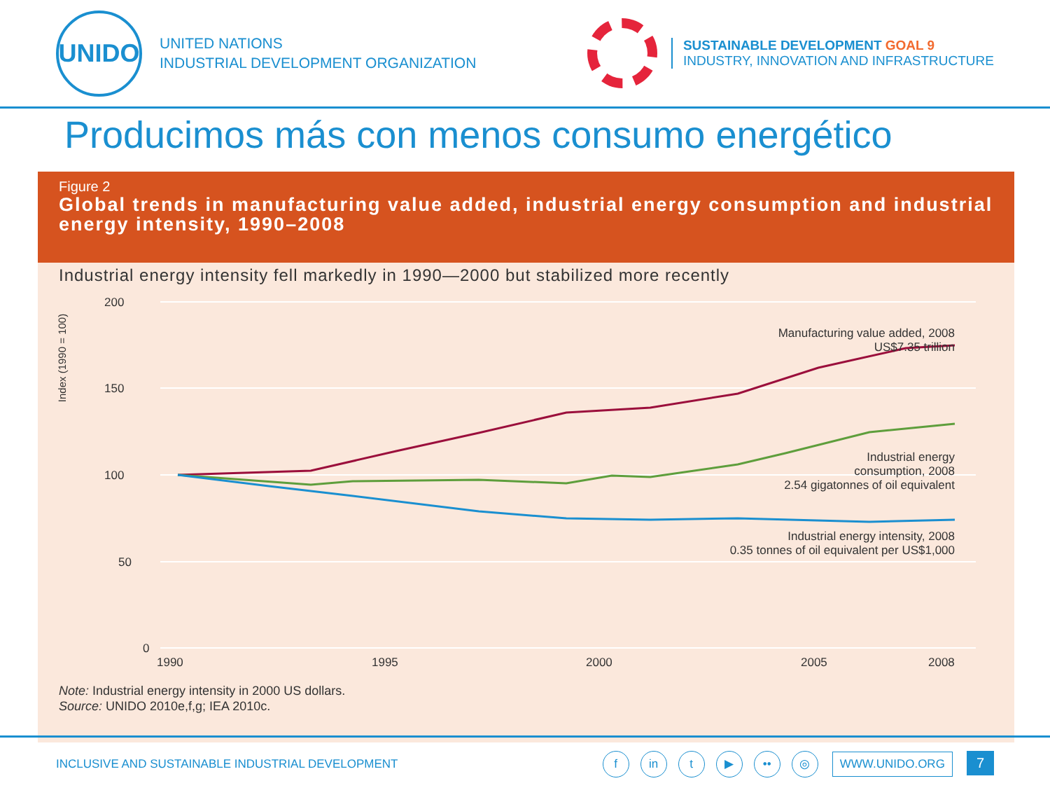UNIDO
UNITED NATIONS
INDUSTRIAL DEVELOPMENT ORGANIZATION
SUSTAINABLE DEVELOPMENT GOAL 9
INDUSTRY, INNOVATION AND INFRASTRUCTURE
Producimos más con menos consumo energético
Figure 2
Global trends in manufacturing value added, industrial energy consumption and industrial energy intensity, 1990–2008
Industrial energy intensity fell markedly in 1990—2000 but stabilized more recently
Index (1990 = 100)
200
150
100
50
0
1990
1995
2000
2005
2008
Manufacturing value added, 2008
US$7.35 trillion
Industrial energy
consumption, 2008
2.54 gigatonnes of oil equivalent
Industrial energy intensity, 2008
0.35 tonnes of oil equivalent per US$1,000
Note: Industrial energy intensity in 2000 US dollars.
Source: UNIDO 2010e,f,g; IEA 2010c.
INCLUSIVE AND SUSTAINABLE INDUSTRIAL DEVELOPMENT
f in t ▶ •• ◎ WWW.UNIDO.ORG 7